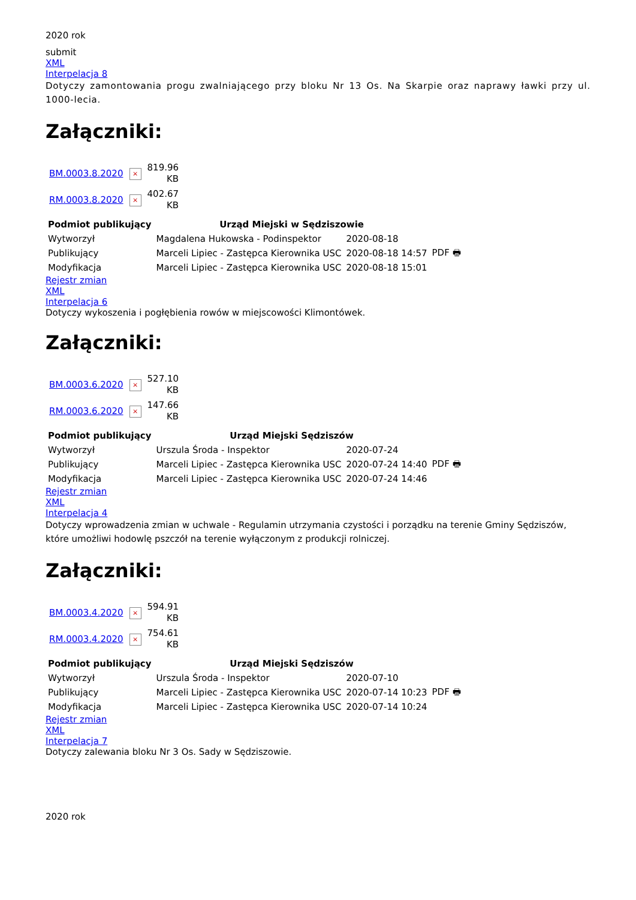2020 rok
submit
XML
Interpelacja 8
Dotyczy zamontowania progu zwalniającego przy bloku Nr 13 Os. Na Skarpie oraz naprawy ławki przy ul. 1000-lecia.
Załączniki:
| BM.0003.8.2020 | × | 819.96 KB |
| RM.0003.8.2020 | × | 402.67 KB |
| Podmiot publikujący | Urząd Miejski w Sędziszowie | | |
| Wytworzył | Magdalena Hukowska - Podinspektor | 2020-08-18 | PDF 🖶 |
| Publikujący | Marceli Lipiec - Zastępca Kierownika USC | 2020-08-18 14:57 | |
| Modyfikacja | Marceli Lipiec - Zastępca Kierownika USC | 2020-08-18 15:01 | |
Rejestr zmian
XML
Interpelacja 6
Dotyczy wykoszenia i pogłębienia rowów w miejscowości Klimontówek.
Załączniki:
| BM.0003.6.2020 | × | 527.10 KB |
| RM.0003.6.2020 | × | 147.66 KB |
| Podmiot publikujący | Urząd Miejski Sędziszów | | |
| Wytworzył | Urszula Środa - Inspektor | 2020-07-24 | PDF 🖶 |
| Publikujący | Marceli Lipiec - Zastępca Kierownika USC | 2020-07-24 14:40 | |
| Modyfikacja | Marceli Lipiec - Zastępca Kierownika USC | 2020-07-24 14:46 | |
Rejestr zmian
XML
Interpelacja 4
Dotyczy wprowadzenia zmian w uchwale - Regulamin utrzymania czystości i porządku na terenie Gminy Sędziszów, które umożliwi hodowlę pszczół na terenie wyłączonym z produkcji rolniczej.
Załączniki:
| BM.0003.4.2020 | × | 594.91 KB |
| RM.0003.4.2020 | × | 754.61 KB |
| Podmiot publikujący | Urząd Miejski Sędziszów | | |
| Wytworzył | Urszula Środa - Inspektor | 2020-07-10 | PDF 🖶 |
| Publikujący | Marceli Lipiec - Zastępca Kierownika USC | 2020-07-14 10:23 | |
| Modyfikacja | Marceli Lipiec - Zastępca Kierownika USC | 2020-07-14 10:24 | |
Rejestr zmian
XML
Interpelacja 7
Dotyczy zalewania bloku Nr 3 Os. Sady w Sędziszowie.
2020 rok